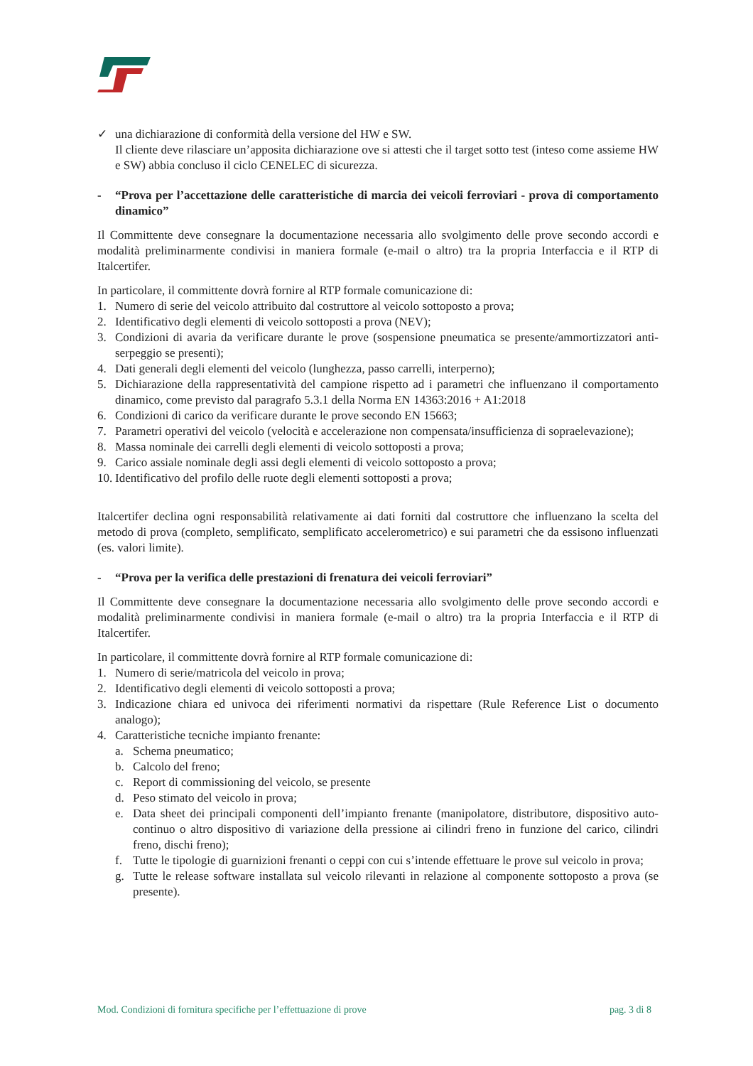✓ una dichiarazione di conformità della versione del HW e SW.
Il cliente deve rilasciare un’apposita dichiarazione ove si attesti che il target sotto test (inteso come assieme HW e SW) abbia concluso il ciclo CENELEC di sicurezza.
- “Prova per l’accettazione delle caratteristiche di marcia dei veicoli ferroviari - prova di comportamento dinamico”
Il Committente deve consegnare la documentazione necessaria allo svolgimento delle prove secondo accordi e modalità preliminarmente condivisi in maniera formale (e-mail o altro) tra la propria Interfaccia e il RTP di Italcertifer.
In particolare, il committente dovrà fornire al RTP formale comunicazione di:
1. Numero di serie del veicolo attribuito dal costruttore al veicolo sottoposto a prova;
2. Identificativo degli elementi di veicolo sottoposti a prova (NEV);
3. Condizioni di avaria da verificare durante le prove (sospensione pneumatica se presente/ammortizzatori anti-serpeggio se presenti);
4. Dati generali degli elementi del veicolo (lunghezza, passo carrelli, interperno);
5. Dichiarazione della rappresentatività del campione rispetto ad i parametri che influenzano il comportamento dinamico, come previsto dal paragrafo 5.3.1 della Norma EN 14363:2016 + A1:2018
6. Condizioni di carico da verificare durante le prove secondo EN 15663;
7. Parametri operativi del veicolo (velocità e accelerazione non compensata/insufficienza di sopraelevazione);
8. Massa nominale dei carrelli degli elementi di veicolo sottoposti a prova;
9. Carico assiale nominale degli assi degli elementi di veicolo sottoposto a prova;
10. Identificativo del profilo delle ruote degli elementi sottoposti a prova;
Italcertifer declina ogni responsabilità relativamente ai dati forniti dal costruttore che influenzano la scelta del metodo di prova (completo, semplificato, semplificato accelerometrico) e sui parametri che da essisono influenzati (es. valori limite).
- “Prova per la verifica delle prestazioni di frenatura dei veicoli ferroviari”
Il Committente deve consegnare la documentazione necessaria allo svolgimento delle prove secondo accordi e modalità preliminarmente condivisi in maniera formale (e-mail o altro) tra la propria Interfaccia e il RTP di Italcertifer.
In particolare, il committente dovrà fornire al RTP formale comunicazione di:
1. Numero di serie/matricola del veicolo in prova;
2. Identificativo degli elementi di veicolo sottoposti a prova;
3. Indicazione chiara ed univoca dei riferimenti normativi da rispettare (Rule Reference List o documento analogo);
4. Caratteristiche tecniche impianto frenante:
a. Schema pneumatico;
b. Calcolo del freno;
c. Report di commissioning del veicolo, se presente
d. Peso stimato del veicolo in prova;
e. Data sheet dei principali componenti dell’impianto frenante (manipolatore, distributore, dispositivo auto-continuo o altro dispositivo di variazione della pressione ai cilindri freno in funzione del carico, cilindri freno, dischi freno);
f. Tutte le tipologie di guarnizioni frenanti o ceppi con cui s’intende effettuare le prove sul veicolo in prova;
g. Tutte le release software installata sul veicolo rilevanti in relazione al componente sottoposto a prova (se presente).
Mod. Condizioni di fornitura specifiche per l’effettuazione di prove pag. 3 di 8